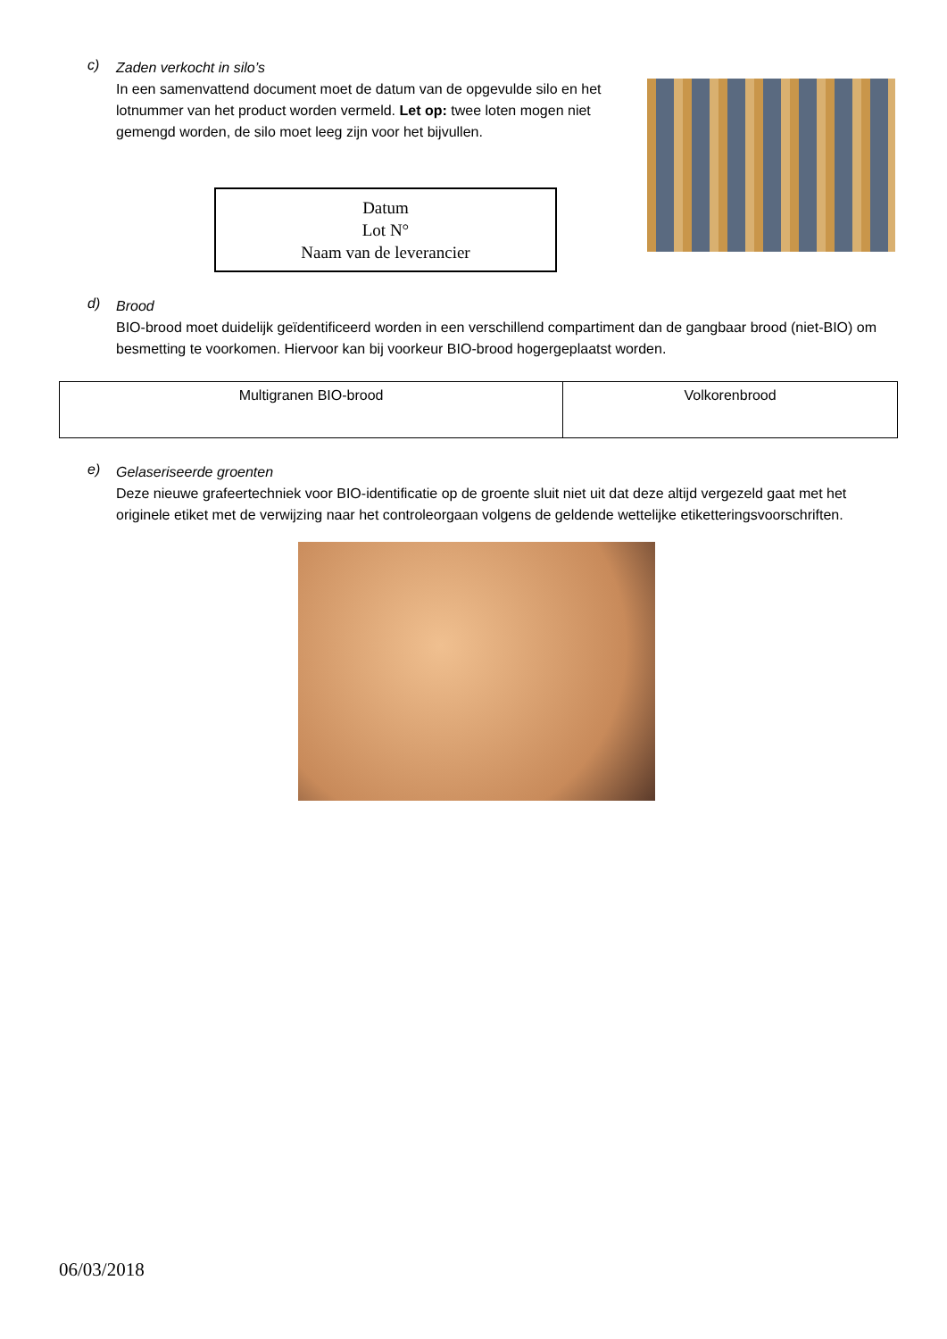c)
Zaden verkocht in silo’s
In een samenvattend document moet de datum van de opgevulde silo en het lotnummer van het product worden vermeld. Let op: twee loten mogen niet gemengd worden, de silo moet leeg zijn voor het bijvullen.
Datum
Lot N°
Naam van de leverancier
d)
Brood
BIO-brood moet duidelijk geïdentificeerd worden in een verschillend compartiment dan de gangbaar brood (niet-BIO) om besmetting te voorkomen. Hiervoor kan bij voorkeur BIO-brood hogergeplaatst worden.
| Multigranen BIO-brood | Volkorenbrood |
e)
Gelaseriseerde groenten
Deze nieuwe grafeertechniek voor BIO-identificatie op de groente sluit niet uit dat deze altijd vergezeld gaat met het originele etiket met de verwijzing naar het controleorgaan volgens de geldende wettelijke etiketteringsvoorschriften.
06/03/2018